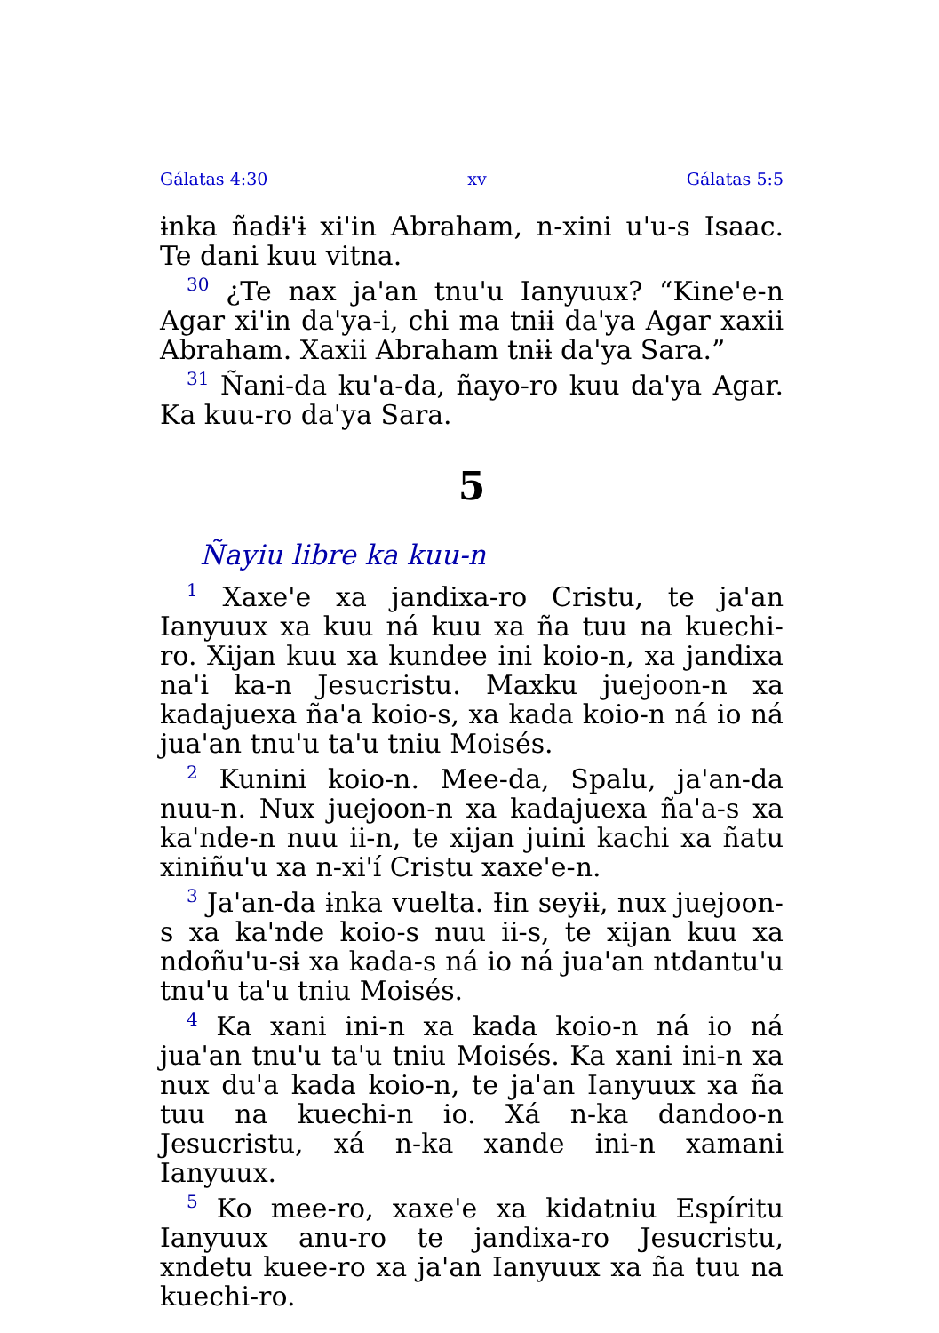Gálatas 4:30 xv Gálatas 5:5
ɨnka ñadɨ'ɨ xi'in Abraham, n-xini u'u-s Isaac. Te dani kuu vitna.
<sup>30</sup> ¿Te nax ja'an tnu'u Ianyuux? “Kine'e-n Agar xi'in da'ya-i, chi ma tnɨɨ da'ya Agar xaxii Abraham. Xaxii Abraham tnɨɨ da'ya Sara.”
<sup>31</sup> Ñani-da ku'a-da, ñayo-ro kuu da'ya Agar. Ka kuu-ro da'ya Sara.
5
Ñayiu libre ka kuu-n
<sup>1</sup> Xaxe'e xa jandixa-ro Cristu, te ja'an Ianyuux xa kuu ná kuu xa ña tuu na kuechi-ro. Xijan kuu xa kundee ini koio-n, xa jandixa na'i ka-n Jesucristu. Maxku juejoon-n xa kadajuexa ña'a koio-s, xa kada koio-n ná io ná jua'an tnu'u ta'u tniu Moisés.
<sup>2</sup> Kunini koio-n. Mee-da, Spalu, ja'an-da nuu-n. Nux juejoon-n xa kadajuexa ña'a-s xa ka'nde-n nuu ii-n, te xijan juini kachi xa ñatu xiniñu'u xa n-xi'í Cristu xaxe'e-n.
<sup>3</sup> Ja'an-da ɨnka vuelta. Ɨin seyɨɨ, nux juejoon-s xa ka'nde koio-s nuu ii-s, te xijan kuu xa ndoñu'u-sɨ xa kada-s ná io ná jua'an ntdantu'u tnu'u ta'u tniu Moisés.
<sup>4</sup> Ka xani ini-n xa kada koio-n ná io ná jua'an tnu'u ta'u tniu Moisés. Ka xani ini-n xa nux du'a kada koio-n, te ja'an Ianyuux xa ña tuu na kuechi-n io. Xá n-ka dandoo-n Jesucristu, xá n-ka xande ini-n xamani Ianyuux.
<sup>5</sup> Ko mee-ro, xaxe'e xa kidatniu Espíritu Ianyuux anu-ro te jandixa-ro Jesucristu, xndetu kuee-ro xa ja'an Ianyuux xa ña tuu na kuechi-ro.